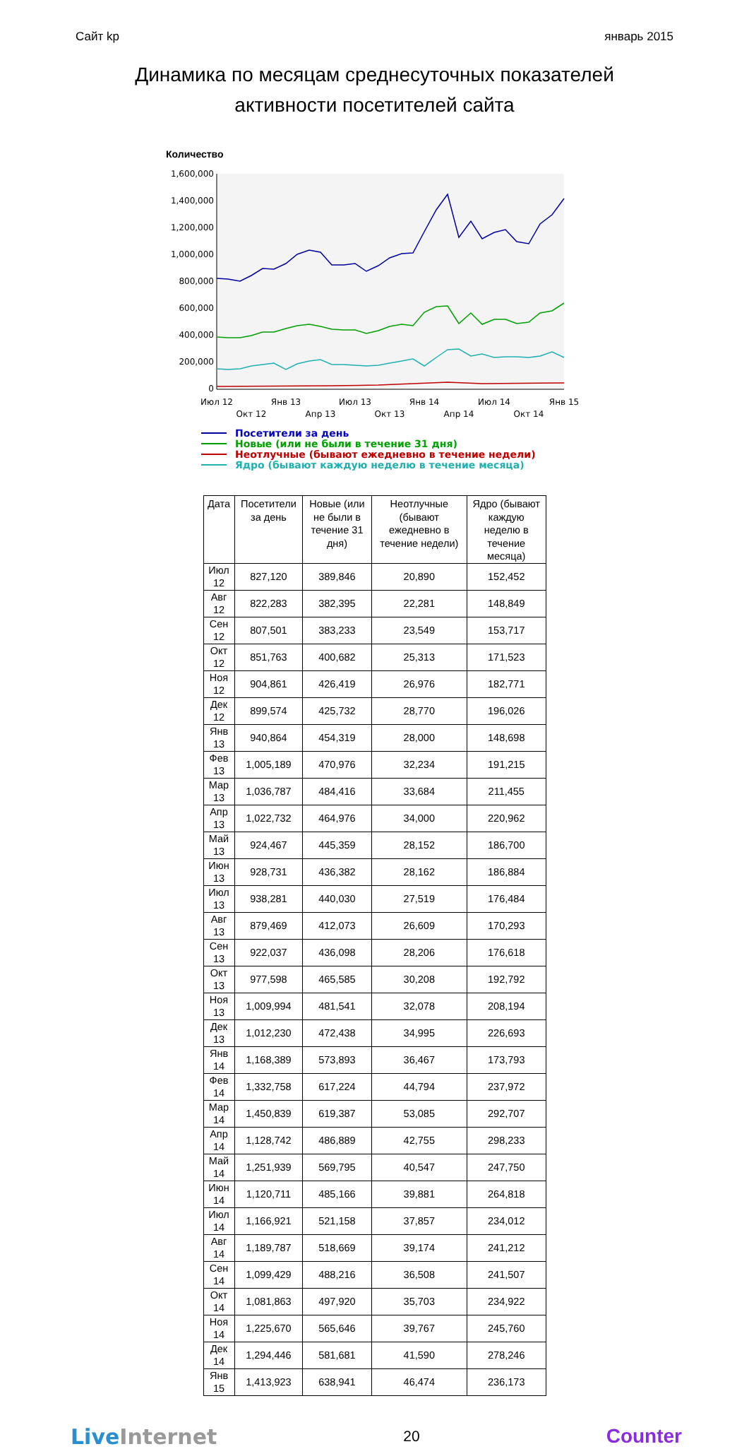Сайт kp январь 2015
Динамика по месяцам среднесуточных показателей
активности посетителей сайта
Количество
1,600,000
1,400,000
1,200,000
1,000,000
800,000
600,000
400,000
200,000
0
Июл 12
Окт 12
Янв 13
Апр 13
Июл 13
Окт 13
Янв 14
Апр 14
Июл 14
Окт 14
Янв 15
Посетители за день
Новые (или не были в течение 31 дня)
Неотлучные (бывают ежедневно в течение недели)
Ядро (бывают каждую неделю в течение месяца)
| Дата | Посетители за день | Новые (или не были в течение 31 дня) | Неотлучные (бывают ежедневно в течение недели) | Ядро (бывают каждую неделю в течение месяца) |
| --- | --- | --- | --- | --- |
| Июл 12 | 827,120 | 389,846 | 20,890 | 152,452 |
| Авг 12 | 822,283 | 382,395 | 22,281 | 148,849 |
| Сен 12 | 807,501 | 383,233 | 23,549 | 153,717 |
| Окт 12 | 851,763 | 400,682 | 25,313 | 171,523 |
| Ноя 12 | 904,861 | 426,419 | 26,976 | 182,771 |
| Дек 12 | 899,574 | 425,732 | 28,770 | 196,026 |
| Янв 13 | 940,864 | 454,319 | 28,000 | 148,698 |
| Фев 13 | 1,005,189 | 470,976 | 32,234 | 191,215 |
| Мар 13 | 1,036,787 | 484,416 | 33,684 | 211,455 |
| Апр 13 | 1,022,732 | 464,976 | 34,000 | 220,962 |
| Май 13 | 924,467 | 445,359 | 28,152 | 186,700 |
| Июн 13 | 928,731 | 436,382 | 28,162 | 186,884 |
| Июл 13 | 938,281 | 440,030 | 27,519 | 176,484 |
| Авг 13 | 879,469 | 412,073 | 26,609 | 170,293 |
| Сен 13 | 922,037 | 436,098 | 28,206 | 176,618 |
| Окт 13 | 977,598 | 465,585 | 30,208 | 192,792 |
| Ноя 13 | 1,009,994 | 481,541 | 32,078 | 208,194 |
| Дек 13 | 1,012,230 | 472,438 | 34,995 | 226,693 |
| Янв 14 | 1,168,389 | 573,893 | 36,467 | 173,793 |
| Фев 14 | 1,332,758 | 617,224 | 44,794 | 237,972 |
| Мар 14 | 1,450,839 | 619,387 | 53,085 | 292,707 |
| Апр 14 | 1,128,742 | 486,889 | 42,755 | 298,233 |
| Май 14 | 1,251,939 | 569,795 | 40,547 | 247,750 |
| Июн 14 | 1,120,711 | 485,166 | 39,881 | 264,818 |
| Июл 14 | 1,166,921 | 521,158 | 37,857 | 234,012 |
| Авг 14 | 1,189,787 | 518,669 | 39,174 | 241,212 |
| Сен 14 | 1,099,429 | 488,216 | 36,508 | 241,507 |
| Окт 14 | 1,081,863 | 497,920 | 35,703 | 234,922 |
| Ноя 14 | 1,225,670 | 565,646 | 39,767 | 245,760 |
| Дек 14 | 1,294,446 | 581,681 | 41,590 | 278,246 |
| Янв 15 | 1,413,923 | 638,941 | 46,474 | 236,173 |
Live Internet 20 Counter